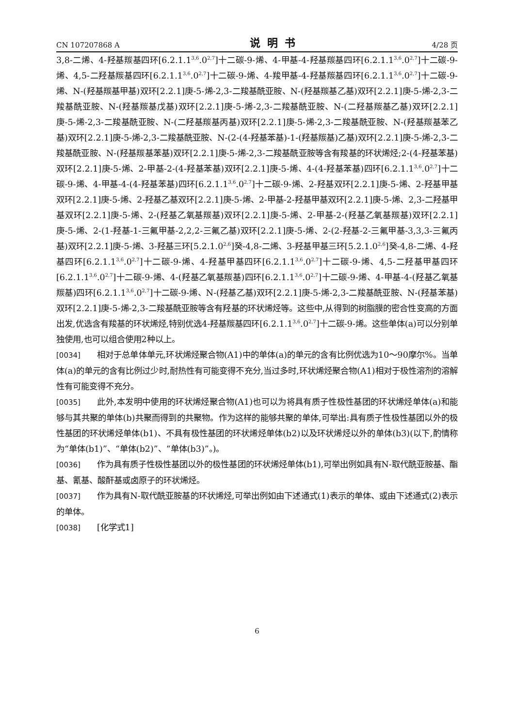CN 107207868 A 说明书 4/28 页
3,8-二烯、4-羟基羰基四环[6.2.1.1<sup>3,6</sup>.0<sup>2,7</sup>]十二碳-9-烯、4-甲基-4-羟基羰基四环[6.2.1.1<sup>3,6</sup>.0<sup>2,7</sup>]十二碳-9-烯、4,5-二羟基羰基四环[6.2.1.1<sup>3,6</sup>.0<sup>2,7</sup>]十二碳-9-烯、4-羧甲基-4-羟基羰基四环[6.2.1.1<sup>3,6</sup>.0<sup>2,7</sup>]十二碳-9-烯、N-(羟基羰基甲基)双环[2.2.1]庚-5-烯-2,3-二羧基酰亚胺、N-(羟基羰基乙基)双环[2.2.1]庚-5-烯-2,3-二羧基酰亚胺、N-(羟基羰基戊基)双环[2.2.1]庚-5-烯-2,3-二羧基酰亚胺、N-(二羟基羰基乙基)双环[2.2.1]庚-5-烯-2,3-二羧基酰亚胺、N-(二羟基羰基丙基)双环[2.2.1]庚-5-烯-2,3-二羧基酰亚胺、N-(羟基羰基苯乙基)双环[2.2.1]庚-5-烯-2,3-二羧基酰亚胺、N-(2-(4-羟基苯基)-1-(羟基羰基)乙基)双环[2.2.1]庚-5-烯-2,3-二羧基酰亚胺、N-(羟基羰基苯基)双环[2.2.1]庚-5-烯-2,3-二羧基酰亚胺等含有羧基的环状烯烃;2-(4-羟基苯基)双环[2.2.1]庚-5-烯、2-甲基-2-(4-羟基苯基)双环[2.2.1]庚-5-烯、4-(4-羟基苯基)四环[6.2.1.1<sup>3,6</sup>.0<sup>2,7</sup>]十二碳-9-烯、4-甲基-4-(4-羟基苯基)四环[6.2.1.1<sup>3,6</sup>.0<sup>2,7</sup>]十二碳-9-烯、2-羟基双环[2.2.1]庚-5-烯、2-羟基甲基双环[2.2.1]庚-5-烯、2-羟基乙基双环[2.2.1]庚-5-烯、2-甲基-2-羟基甲基双环[2.2.1]庚-5-烯、2,3-二羟基甲基双环[2.2.1]庚-5-烯、2-(羟基乙氧基羰基)双环[2.2.1]庚-5-烯、2-甲基-2-(羟基乙氧基羰基)双环[2.2.1]庚-5-烯、2-(1-羟基-1-三氟甲基-2,2,2-三氟乙基)双环[2.2.1]庚-5-烯、2-(2-羟基-2-三氟甲基-3,3,3-三氟丙基)双环[2.2.1]庚-5-烯、3-羟基三环[5.2.1.0<sup>2,6</sup>]癸-4,8-二烯、3-羟基甲基三环[5.2.1.0<sup>2,6</sup>]癸-4,8-二烯、4-羟基四环[6.2.1.1<sup>3,6</sup>.0<sup>2,7</sup>]十二碳-9-烯、4-羟基甲基四环[6.2.1.1<sup>3,6</sup>.0<sup>2,7</sup>]十二碳-9-烯、4,5-二羟基甲基四环[6.2.1.1<sup>3,6</sup>.0<sup>2,7</sup>]十二碳-9-烯、4-(羟基乙氧基羰基)四环[6.2.1.1<sup>3,6</sup>.0<sup>2,7</sup>]十二碳-9-烯、4-甲基-4-(羟基乙氧基羰基)四环[6.2.1.1<sup>3,6</sup>.0<sup>2,7</sup>]十二碳-9-烯、N-(羟基乙基)双环[2.2.1]庚-5-烯-2,3-二羧基酰亚胺、N-(羟基苯基)双环[2.2.1]庚-5-烯-2,3-二羧基酰亚胺等含有羟基的环状烯烃等。这些中,从得到的树脂膜的密合性变高的方面出发,优选含有羧基的环状烯烃,特别优选4-羟基羰基四环[6.2.1.1<sup>3,6</sup>.0<sup>2,7</sup>]十二碳-9-烯。这些单体(a)可以分别单独使用,也可以组合使用2种以上。
[0034] 相对于总单体单元,环状烯烃聚合物(A1)中的单体(a)的单元的含有比例优选为10～90摩尔%。当单体(a)的单元的含有比例过少时,耐热性有可能变得不充分,当过多时,环状烯烃聚合物(A1)相对于极性溶剂的溶解性有可能变得不充分。
[0035] 此外,本发明中使用的环状烯烃聚合物(A1)也可以为将具有质子性极性基团的环状烯烃单体(a)和能够与其共聚的单体(b)共聚而得到的共聚物。作为这样的能够共聚的单体,可举出:具有质子性极性基团以外的极性基团的环状烯烃单体(b1)、不具有极性基团的环状烯烃单体(b2)以及环状烯烃以外的单体(b3)(以下,酌情称为“单体(b1)”、“单体(b2)”、“单体(b3)”。)。
[0036] 作为具有质子性极性基团以外的极性基团的环状烯烃单体(b1),可举出例如具有N-取代酰亚胺基、酯基、氰基、酸酐基或卤原子的环状烯烃。
[0037] 作为具有N-取代酰亚胺基的环状烯烃,可举出例如由下述通式(1)表示的单体、或由下述通式(2)表示的单体。
[0038] [化学式1]
6